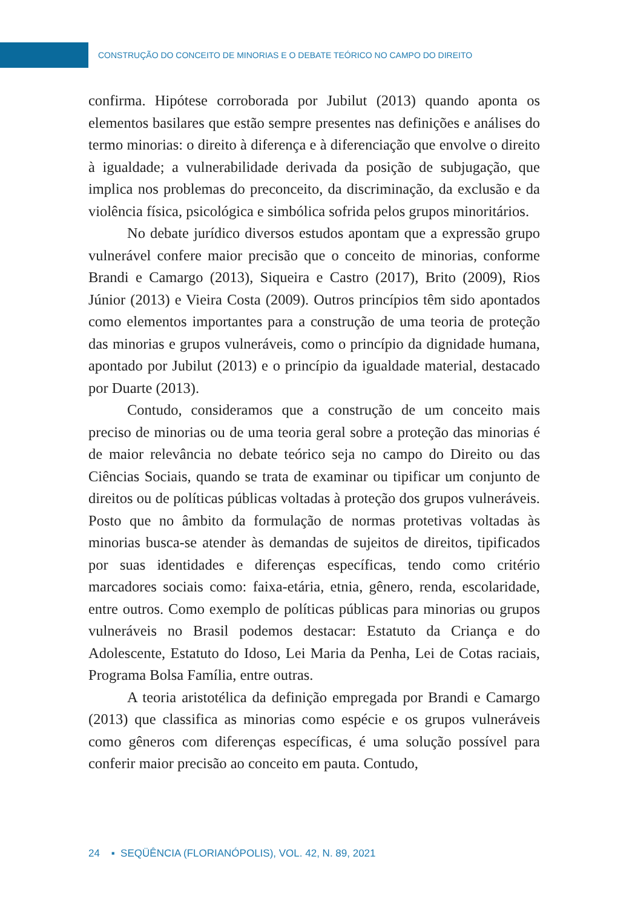CONSTRUÇÃO DO CONCEITO DE MINORIAS E O DEBATE TEÓRICO NO CAMPO DO DIREITO
confirma. Hipótese corroborada por Jubilut (2013) quando aponta os elementos basilares que estão sempre presentes nas definições e análises do termo minorias: o direito à diferença e à diferenciação que envolve o direito à igualdade; a vulnerabilidade derivada da posição de subjugação, que implica nos problemas do preconceito, da discriminação, da exclusão e da violência física, psicológica e simbólica sofrida pelos grupos minoritários.
No debate jurídico diversos estudos apontam que a expressão grupo vulnerável confere maior precisão que o conceito de minorias, conforme Brandi e Camargo (2013), Siqueira e Castro (2017), Brito (2009), Rios Júnior (2013) e Vieira Costa (2009). Outros princípios têm sido apontados como elementos importantes para a construção de uma teoria de proteção das minorias e grupos vulneráveis, como o princípio da dignidade humana, apontado por Jubilut (2013) e o princípio da igualdade material, destacado por Duarte (2013).
Contudo, consideramos que a construção de um conceito mais preciso de minorias ou de uma teoria geral sobre a proteção das minorias é de maior relevância no debate teórico seja no campo do Direito ou das Ciências Sociais, quando se trata de examinar ou tipificar um conjunto de direitos ou de políticas públicas voltadas à proteção dos grupos vulneráveis. Posto que no âmbito da formulação de normas protetivas voltadas às minorias busca-se atender às demandas de sujeitos de direitos, tipificados por suas identidades e diferenças específicas, tendo como critério marcadores sociais como: faixa-etária, etnia, gênero, renda, escolaridade, entre outros. Como exemplo de políticas públicas para minorias ou grupos vulneráveis no Brasil podemos destacar: Estatuto da Criança e do Adolescente, Estatuto do Idoso, Lei Maria da Penha, Lei de Cotas raciais, Programa Bolsa Família, entre outras.
A teoria aristotélica da definição empregada por Brandi e Camargo (2013) que classifica as minorias como espécie e os grupos vulneráveis como gêneros com diferenças específicas, é uma solução possível para conferir maior precisão ao conceito em pauta. Contudo,
24 ▪ SEQÜÊNCIA (FLORIANÓPOLIS), VOL. 42, N. 89, 2021